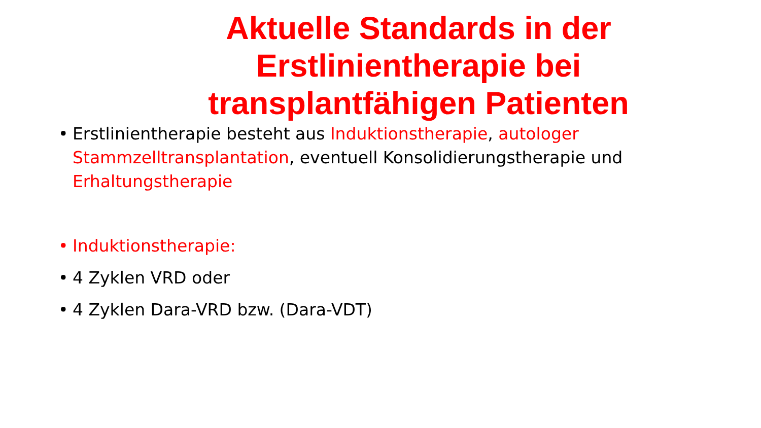Aktuelle Standards in der
Erstlinientherapie bei
transplantfähigen Patienten
• Erstlinientherapie besteht aus Induktionstherapie, autologer Stammzelltransplantation, eventuell Konsolidierungstherapie und Erhaltungstherapie
• Induktionstherapie:
• 4 Zyklen VRD oder
• 4 Zyklen Dara-VRD bzw. (Dara-VDT)